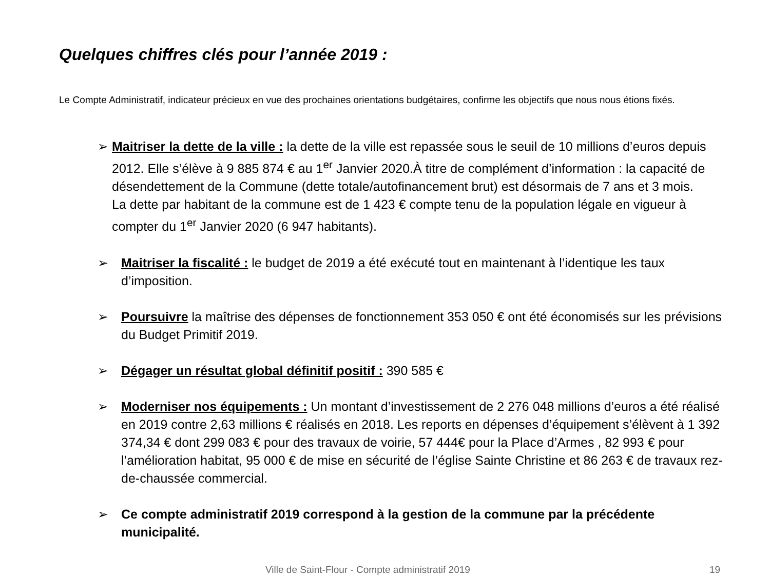Quelques chiffres clés pour l’année 2019 :
Le Compte Administratif, indicateur précieux en vue des prochaines orientations budgétaires, confirme les objectifs que nous nous étions fixés.
➢ Maitriser la dette de la ville : la dette de la ville est repassée sous le seuil de 10 millions d’euros depuis 2012. Elle s’élève à 9 885 874 € au 1<sup>er</sup> Janvier 2020.À titre de complément d’information : la capacité de désendettement de la Commune (dette totale/autofinancement brut) est désormais de 7 ans et 3 mois.
La dette par habitant de la commune est de 1 423 € compte tenu de la population légale en vigueur à compter du 1<sup>er</sup> Janvier 2020 (6 947 habitants).
➢ Maitriser la fiscalité : le budget de 2019 a été exécuté tout en maintenant à l’identique les taux d’imposition.
➢ Poursuivre la maîtrise des dépenses de fonctionnement 353 050 € ont été économisés sur les prévisions du Budget Primitif 2019.
➢ Dégager un résultat global définitif positif : 390 585 €
➢ Moderniser nos équipements : Un montant d’investissement de 2 276 048 millions d’euros a été réalisé en 2019 contre 2,63 millions € réalisés en 2018. Les reports en dépenses d’équipement s’élèvent à 1 392 374,34 € dont 299 083 € pour des travaux de voirie, 57 444€ pour la Place d’Armes , 82 993 € pour l’amélioration habitat, 95 000 € de mise en sécurité de l’église Sainte Christine et 86 263 € de travaux rez-de-chaussée commercial.
➢ Ce compte administratif 2019 correspond à la gestion de la commune par la précédente municipalité.
Ville de Saint-Flour - Compte administratif 2019 19